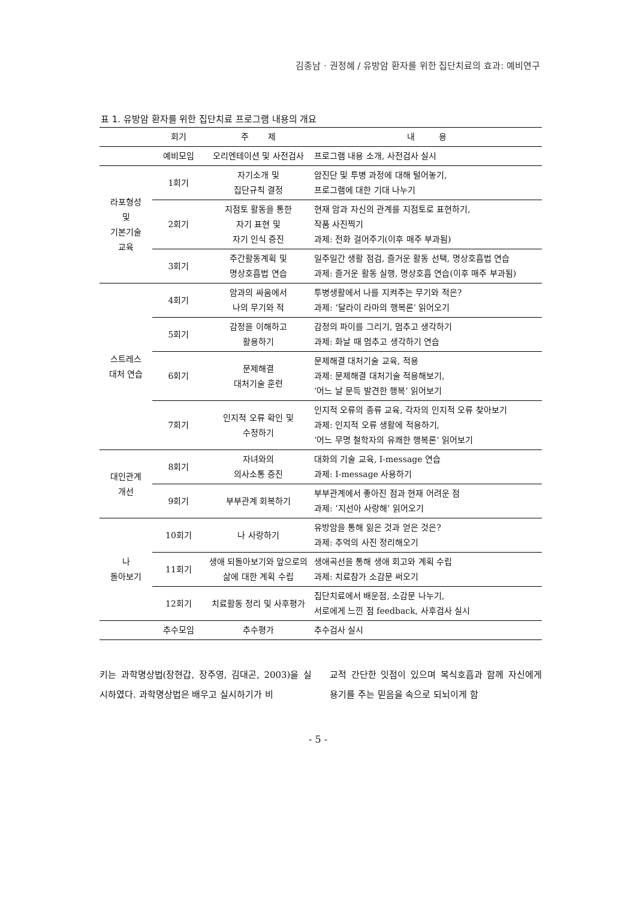김종남 · 권정혜 / 유방암 환자를 위한 집단치료의 효과: 예비연구
표 1. 유방암 환자를 위한 집단치료 프로그램 내용의 개요
| | 회기 | 주 제 | 내 용 |
| --- | --- | --- | --- |
| | 예비모임 | 오리엔테이션 및 사전검사 | 프로그램 내용 소개, 사전검사 실시 |
| 라포형성 및 기본기술 교육 | 1회기 | 자기소개 및 집단규칙 결정 | 암진단 및 투병 과정에 대해 털어놓기, 프로그램에 대한 기대 나누기 |
| | 2회기 | 지점토 활동을 통한 자기 표현 및 자기 인식 증진 | 현재 암과 자신의 관계를 지점토로 표현하기, 작품 사진찍기 과제: 전화 걸어주기(이후 매주 부과됨) |
| | 3회기 | 주간활동계획 및 명상호흡법 연습 | 일주일간 생활 점검, 즐거운 활동 선택, 명상호흡법 연습 과제: 즐거운 활동 실행, 명상호흡 연습(이후 매주 부과됨) |
| 스트레스 대처 연습 | 4회기 | 암과의 싸움에서 나의 무기와 적 | 투병생활에서 나를 지켜주는 무기와 적은? 과제: ‘달라이 라마의 행복론’ 읽어오기 |
| | 5회기 | 감정을 이해하고 활용하기 | 감정의 파이를 그리기, 멈추고 생각하기 과제: 화날 때 멈추고 생각하기 연습 |
| | 6회기 | 문제해결 대처기술 훈련 | 문제해결 대처기술 교육, 적용 과제: 문제해결 대처기술 적용해보기, ‘어느 날 문득 발견한 행복’ 읽어보기 |
| | 7회기 | 인지적 오류 확인 및 수정하기 | 인지적 오류의 종류 교육, 각자의 인지적 오류 찾아보기 과제: 인지적 오류 생활에 적용하기, ‘어느 무명 철학자의 유쾌한 행복론’ 읽어보기 |
| 대인관계 개선 | 8회기 | 자녀와의 의사소통 증진 | 대화의 기술 교육, I-message 연습 과제: I-message 사용하기 |
| | 9회기 | 부부관계 회복하기 | 부부관계에서 좋아진 점과 현재 어려운 점 과제: ‘지선아 사랑해’ 읽어오기 |
| 나 돌아보기 | 10회기 | 나 사랑하기 | 유방암을 통해 잃은 것과 얻은 것은? 과제: 추억의 사진 정리해오기 |
| | 11회기 | 생애 되돌아보기와 앞으로의 삶에 대한 계획 수립 | 생애곡선을 통해 생애 회고와 계획 수립 과제: 치료참가 소감문 써오기 |
| | 12회기 | 치료활동 정리 및 사후평가 | 집단치료에서 배운점, 소감문 나누기, 서로에게 느낀 점 feedback, 사후검사 실시 |
| | 추수모임 | 추수평가 | 추수검사 실시 |
키는 과학명상법(장현갑, 장주영, 김대곤, 2003)을 실시하였다. 과학명상법은 배우고 실시하기가 비
교적 간단한 잇점이 있으며 복식호흡과 함께 자신에게 용기를 주는 믿음을 속으로 되뇌이게 함
- 5 -